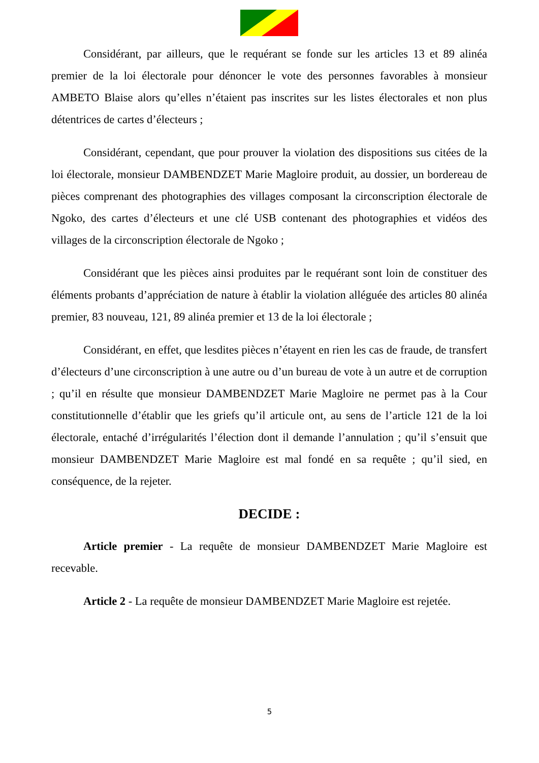Considérant, par ailleurs, que le requérant se fonde sur les articles 13 et 89 alinéa premier de la loi électorale pour dénoncer le vote des personnes favorables à monsieur AMBETO Blaise alors qu’elles n’étaient pas inscrites sur les listes électorales et non plus détentrices de cartes d’électeurs ;
Considérant, cependant, que pour prouver la violation des dispositions sus citées de la loi électorale, monsieur DAMBENDZET Marie Magloire produit, au dossier, un bordereau de pièces comprenant des photographies des villages composant la circonscription électorale de Ngoko, des cartes d’électeurs et une clé USB contenant des photographies et vidéos des villages de la circonscription électorale de Ngoko ;
Considérant que les pièces ainsi produites par le requérant sont loin de constituer des éléments probants d’appréciation de nature à établir la violation alléguée des articles 80 alinéa premier, 83 nouveau, 121, 89 alinéa premier et 13 de la loi électorale ;
Considérant, en effet, que lesdites pièces n’étayent en rien les cas de fraude, de transfert d’électeurs d’une circonscription à une autre ou d’un bureau de vote à un autre et de corruption ; qu’il en résulte que monsieur DAMBENDZET Marie Magloire ne permet pas à la Cour constitutionnelle d’établir que les griefs qu’il articule ont, au sens de l’article 121 de la loi électorale, entaché d’irrégularités l’élection dont il demande l’annulation ; qu’il s’ensuit que monsieur DAMBENDZET Marie Magloire est mal fondé en sa requête ; qu’il sied, en conséquence, de la rejeter.
DECIDE :
Article premier - La requête de monsieur DAMBENDZET Marie Magloire est recevable.
Article 2 - La requête de monsieur DAMBENDZET Marie Magloire est rejetée.
5